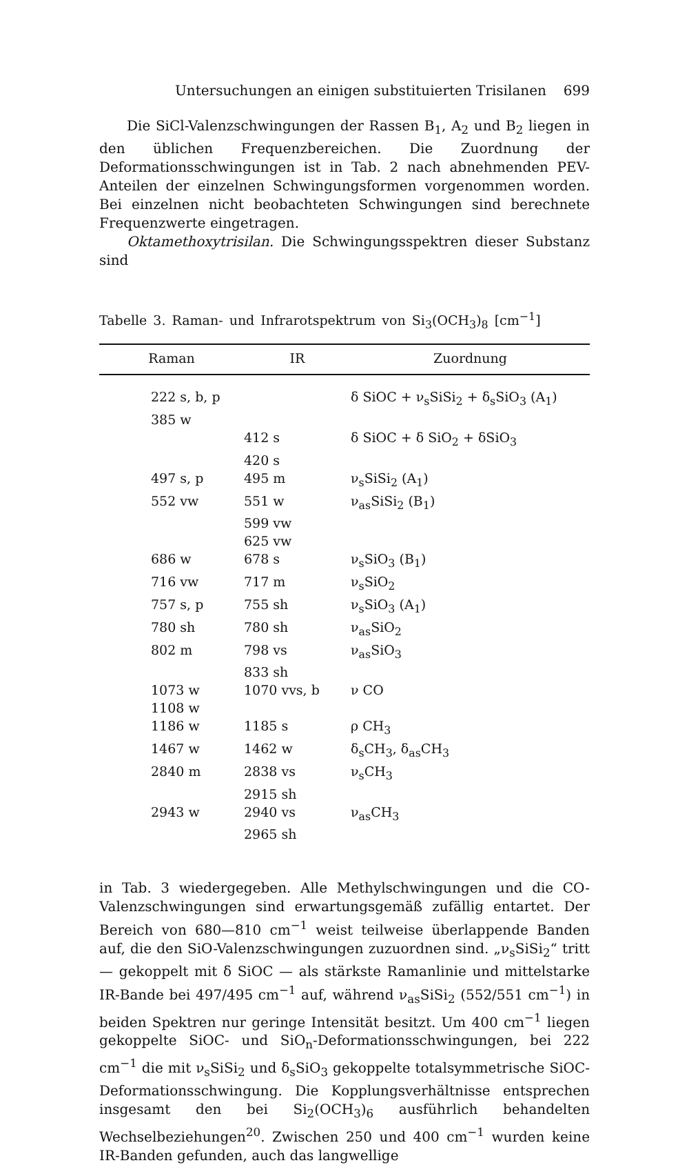Untersuchungen an einigen substituierten Trisilanen 699
Die SiCl-Valenzschwingungen der Rassen B<sub>1</sub>, A<sub>2</sub> und B<sub>2</sub> liegen in den üblichen Frequenzbereichen. Die Zuordnung der Deformationsschwingungen ist in Tab. 2 nach abnehmenden PEV-Anteilen der einzelnen Schwingungsformen vorgenommen worden. Bei einzelnen nicht beobachteten Schwingungen sind berechnete Frequenzwerte eingetragen.
Oktamethoxytrisilan. Die Schwingungsspektren dieser Substanz sind
Tabelle 3. Raman- und Infrarotspektrum von Si<sub>3</sub>(OCH<sub>3</sub>)<sub>8</sub> [cm<sup>−1</sup>]
| Raman | IR | Zuordnung |
| --- | --- | --- |
| 222 s, b, p | | δ SiOC + ν<sub>s</sub>SiSi<sub>2</sub> + δ<sub>s</sub>SiO<sub>3</sub> (A<sub>1</sub>) |
| 385 w | | |
| | 412 s | δ SiOC + δ SiO<sub>2</sub> + δSiO<sub>3</sub> |
| | 420 s | |
| 497 s, p | 495 m | ν<sub>s</sub>SiSi<sub>2</sub> (A<sub>1</sub>) |
| 552 vw | 551 w | ν<sub>as</sub>SiSi<sub>2</sub> (B<sub>1</sub>) |
| | 599 vw | |
| | 625 vw | |
| 686 w | 678 s | ν<sub>s</sub>SiO<sub>3</sub> (B<sub>1</sub>) |
| 716 vw | 717 m | ν<sub>s</sub>SiO<sub>2</sub> |
| 757 s, p | 755 sh | ν<sub>s</sub>SiO<sub>3</sub> (A<sub>1</sub>) |
| 780 sh | 780 sh | ν<sub>as</sub>SiO<sub>2</sub> |
| 802 m | 798 vs | ν<sub>as</sub>SiO<sub>3</sub> |
| | 833 sh | |
| 1073 w | 1070 vvs, b | ν CO |
| 1108 w | | |
| 1186 w | 1185 s | ρ CH<sub>3</sub> |
| 1467 w | 1462 w | δ<sub>s</sub>CH<sub>3</sub>, δ<sub>as</sub>CH<sub>3</sub> |
| 2840 m | 2838 vs | ν<sub>s</sub>CH<sub>3</sub> |
| | 2915 sh | |
| 2943 w | 2940 vs | ν<sub>as</sub>CH<sub>3</sub> |
| | 2965 sh | |
in Tab. 3 wiedergegeben. Alle Methylschwingungen und die CO-Valenzschwingungen sind erwartungsgemäß zufällig entartet. Der Bereich von 680—810 cm<sup>−1</sup> weist teilweise überlappende Banden auf, die den SiO-Valenzschwingungen zuzuordnen sind. „ν<sub>s</sub>SiSi<sub>2</sub>“ tritt — gekoppelt mit δ SiOC — als stärkste Ramanlinie und mittelstarke IR-Bande bei 497/495 cm<sup>−1</sup> auf, während ν<sub>as</sub>SiSi<sub>2</sub> (552/551 cm<sup>−1</sup>) in beiden Spektren nur geringe Intensität besitzt. Um 400 cm<sup>−1</sup> liegen gekoppelte SiOC- und SiO<sub>n</sub>-Deformationsschwingungen, bei 222 cm<sup>−1</sup> die mit ν<sub>s</sub>SiSi<sub>2</sub> und δ<sub>s</sub>SiO<sub>3</sub> gekoppelte totalsymmetrische SiOC-Deformationsschwingung. Die Kopplungsverhältnisse entsprechen insgesamt den bei Si<sub>2</sub>(OCH<sub>3</sub>)<sub>6</sub> ausführlich behandelten Wechselbeziehungen<sup>20</sup>. Zwischen 250 und 400 cm<sup>−1</sup> wurden keine IR-Banden gefunden, auch das langwellige